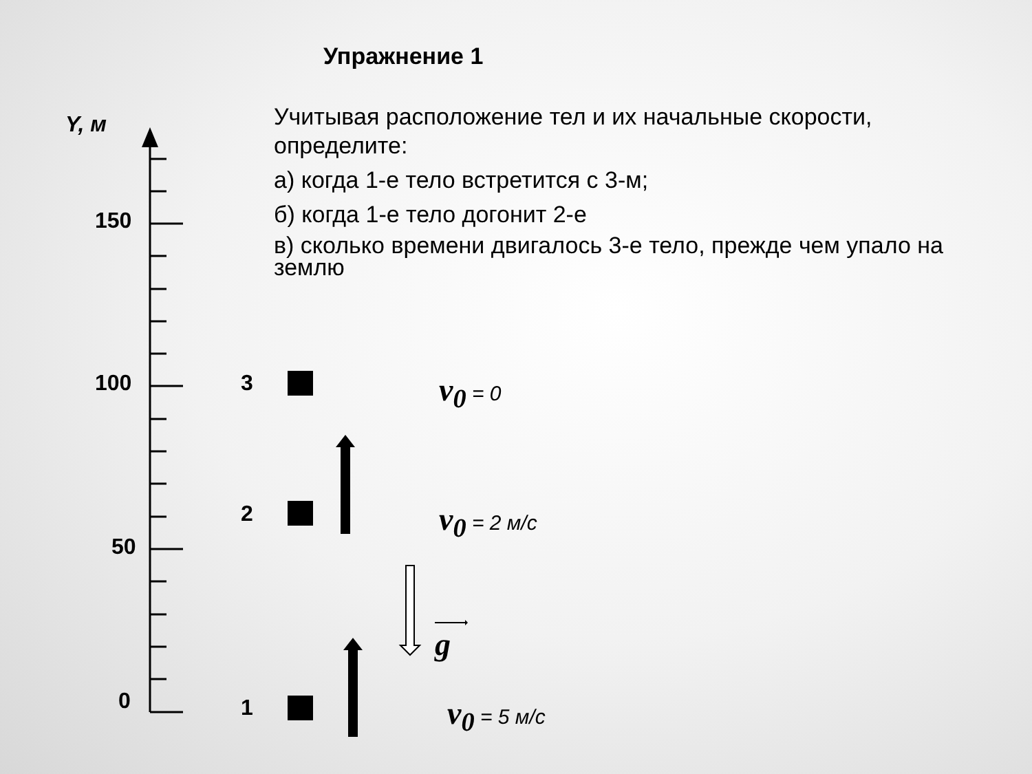Упражнение 1
Учитывая расположение тел и их начальные скорости, определите:
а) когда 1-е тело встретится с 3-м;
б) когда 1-е тело догонит 2-е
в) сколько времени двигалось 3-е тело, прежде чем упало на землю
Y, м
150
100
50
0
3
2
1
v<sub>0</sub> = 0
v<sub>0</sub> = 2 м/с
g
v<sub>0</sub> = 5 м/с